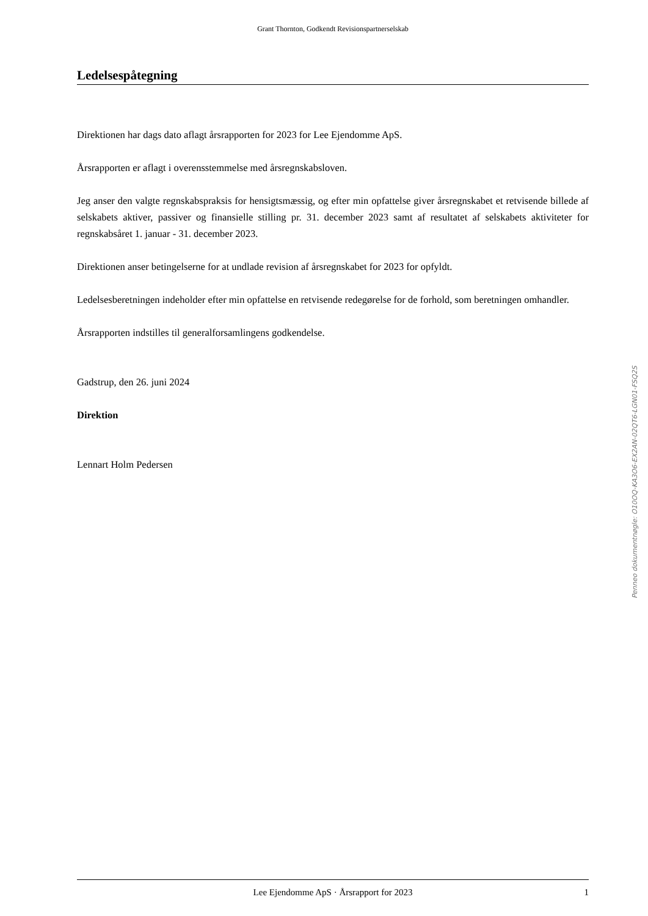Grant Thornton, Godkendt Revisionspartnerselskab
Ledelsespåtegning
Direktionen har dags dato aflagt årsrapporten for 2023 for Lee Ejendomme ApS.
Årsrapporten er aflagt i overensstemmelse med årsregnskabsloven.
Jeg anser den valgte regnskabspraksis for hensigtsmæssig, og efter min opfattelse giver årsregnskabet et retvisende billede af selskabets aktiver, passiver og finansielle stilling pr. 31. december 2023 samt af resultatet af selskabets aktiviteter for regnskabsåret 1. januar - 31. december 2023.
Direktionen anser betingelserne for at undlade revision af årsregnskabet for 2023 for opfyldt.
Ledelsesberetningen indeholder efter min opfattelse en retvisende redegørelse for de forhold, som beretningen omhandler.
Årsrapporten indstilles til generalforsamlingens godkendelse.
Gadstrup, den 26. juni 2024
Direktion
Lennart Holm Pedersen
Lee Ejendomme ApS · Årsrapport for 2023 1
Penneo dokumentnøgle: O10OQ-KA3O6-EX2AN-02QT6-LGN01-FSQ2S